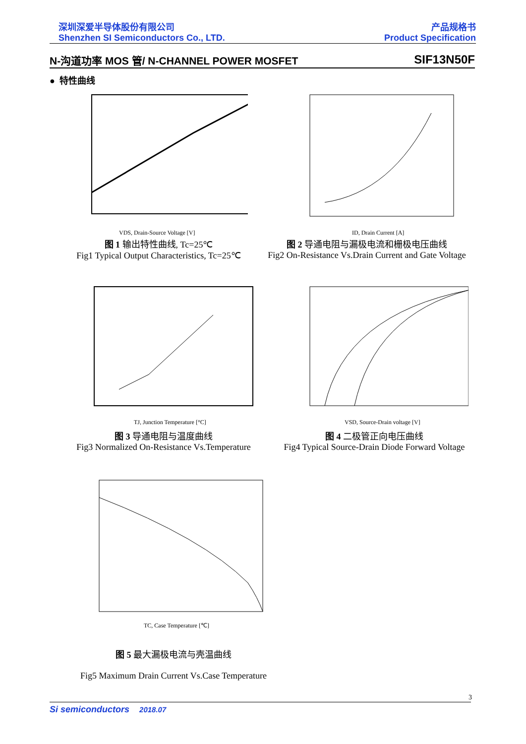深圳深爱半导体股份有限公司
Shenzhen SI Semiconductors Co., LTD.
产品规格书
Product Specification
N-沟道功率 MOS 管/ N-CHANNEL POWER MOSFET SIF13N50F
● 特性曲线
VDS, Drain-Source Voltage [V]
图 1 输出特性曲线, Tc=25℃
Fig1 Typical Output Characteristics, Tc=25℃
ID, Drain Current [A]
图 2 导通电阻与漏极电流和栅极电压曲线
Fig2 On-Resistance Vs.Drain Current and Gate Voltage
TJ, Junction Temperature [°C]
图 3 导通电阻与温度曲线
Fig3 Normalized On-Resistance Vs.Temperature
VSD, Source-Drain voltage [V]
图 4 二极管正向电压曲线
Fig4 Typical Source-Drain Diode Forward Voltage
TC, Case Temperature [℃]
图 5 最大漏极电流与壳温曲线
Fig5 Maximum Drain Current Vs.Case Temperature
3
Si semiconductors 2018.07